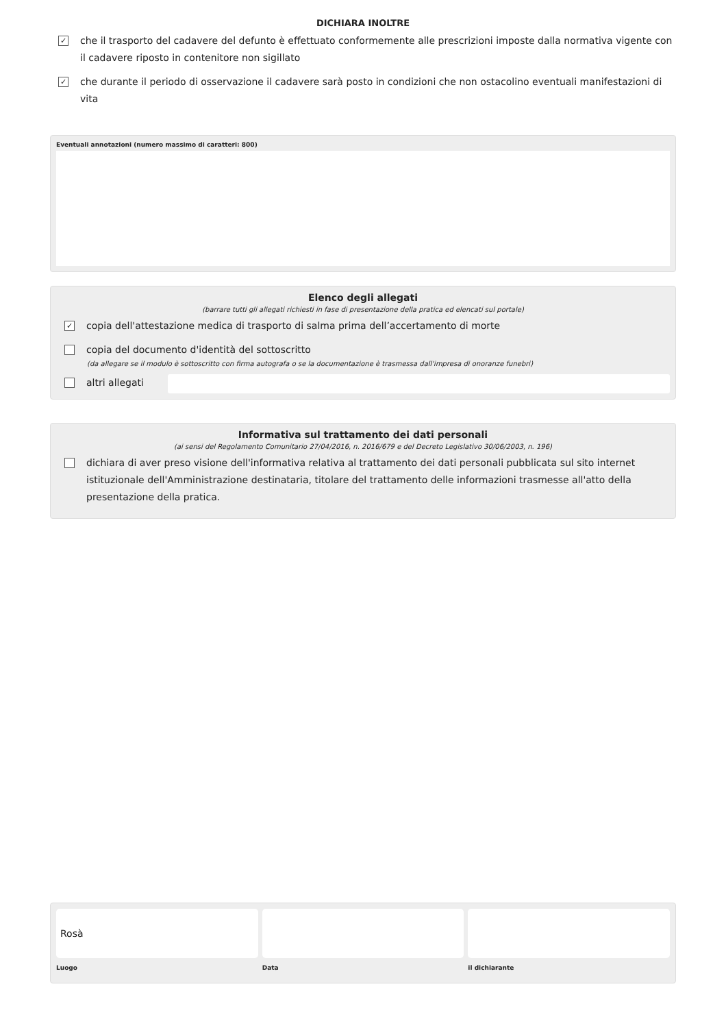DICHIARA INOLTRE
✓ che il trasporto del cadavere del defunto è effettuato conformemente alle prescrizioni imposte dalla normativa vigente con il cadavere riposto in contenitore non sigillato
✓ che durante il periodo di osservazione il cadavere sarà posto in condizioni che non ostacolino eventuali manifestazioni di vita
Eventuali annotazioni (numero massimo di caratteri: 800)
Elenco degli allegati
(barrare tutti gli allegati richiesti in fase di presentazione della pratica ed elencati sul portale)
✓ copia dell'attestazione medica di trasporto di salma prima dell’accertamento di morte
copia del documento d'identità del sottoscritto
(da allegare se il modulo è sottoscritto con firma autografa o se la documentazione è trasmessa dall'impresa di onoranze funebri)
altri allegati
Informativa sul trattamento dei dati personali
(ai sensi del Regolamento Comunitario 27/04/2016, n. 2016/679 e del Decreto Legislativo 30/06/2003, n. 196)
dichiara di aver preso visione dell'informativa relativa al trattamento dei dati personali pubblicata sul sito internet istituzionale dell'Amministrazione destinataria, titolare del trattamento delle informazioni trasmesse all'atto della presentazione della pratica.
Rosà
Luogo
Data il dichiarante